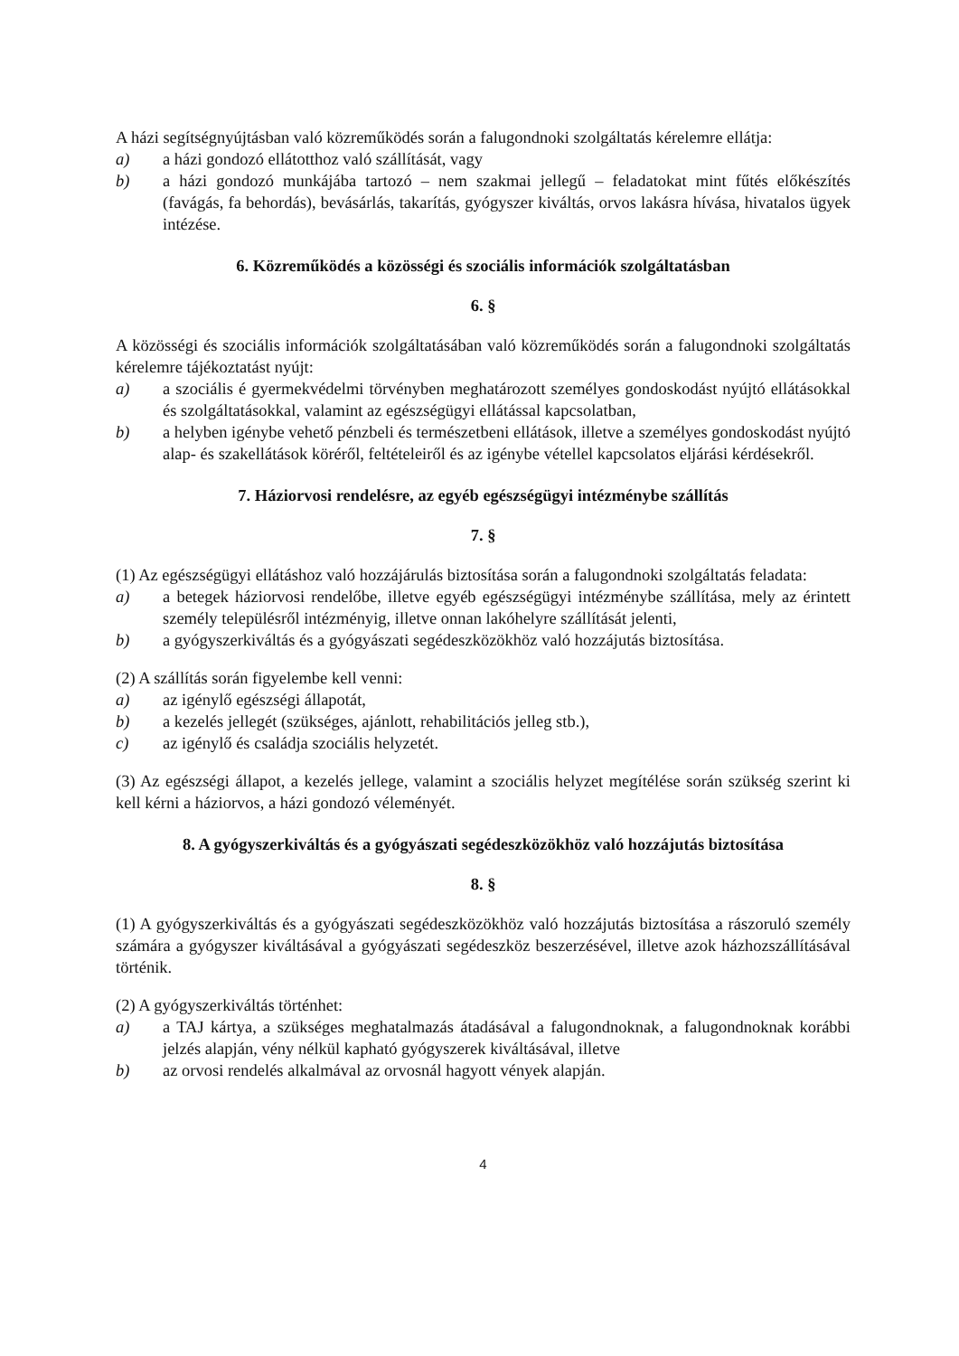A házi segítségnyújtásban való közreműködés során a falugondnoki szolgáltatás kérelemre ellátja:
a) a házi gondozó ellátotthoz való szállítását, vagy
b) a házi gondozó munkájába tartozó – nem szakmai jellegű – feladatokat mint fűtés előkészítés (favágás, fa behordás), bevásárlás, takarítás, gyógyszer kiváltás, orvos lakásra hívása, hivatalos ügyek intézése.
6. Közreműködés a közösségi és szociális információk szolgáltatásban
6. §
A közösségi és szociális információk szolgáltatásában való közreműködés során a falugondnoki szolgáltatás kérelemre tájékoztatást nyújt:
a) a szociális é gyermekvédelmi törvényben meghatározott személyes gondoskodást nyújtó ellátásokkal és szolgáltatásokkal, valamint az egészségügyi ellátással kapcsolatban,
b) a helyben igénybe vehető pénzbeli és természetbeni ellátások, illetve a személyes gondoskodást nyújtó alap- és szakellátások köréről, feltételeiről és az igénybe vétellel kapcsolatos eljárási kérdésekről.
7. Háziorvosi rendelésre, az egyéb egészségügyi intézménybe szállítás
7. §
(1) Az egészségügyi ellátáshoz való hozzájárulás biztosítása során a falugondnoki szolgáltatás feladata:
a) a betegek háziorvosi rendelőbe, illetve egyéb egészségügyi intézménybe szállítása, mely az érintett személy településről intézményig, illetve onnan lakóhelyre szállítását jelenti,
b) a gyógyszerkiváltás és a gyógyászati segédeszközökhöz való hozzájutás biztosítása.
(2) A szállítás során figyelembe kell venni:
a) az igénylő egészségi állapotát,
b) a kezelés jellegét (szükséges, ajánlott, rehabilitációs jelleg stb.),
c) az igénylő és családja szociális helyzetét.
(3) Az egészségi állapot, a kezelés jellege, valamint a szociális helyzet megítélése során szükség szerint ki kell kérni a háziorvos, a házi gondozó véleményét.
8. A gyógyszerkiváltás és a gyógyászati segédeszközökhöz való hozzájutás biztosítása
8. §
(1) A gyógyszerkiváltás és a gyógyászati segédeszközökhöz való hozzájutás biztosítása a rászoruló személy számára a gyógyszer kiváltásával a gyógyászati segédeszköz beszerzésével, illetve azok házhozszállításával történik.
(2) A gyógyszerkiváltás történhet:
a) a TAJ kártya, a szükséges meghatalmazás átadásával a falugondnoknak, a falugondnoknak korábbi jelzés alapján, vény nélkül kapható gyógyszerek kiváltásával, illetve
b) az orvosi rendelés alkalmával az orvosnál hagyott vények alapján.
4